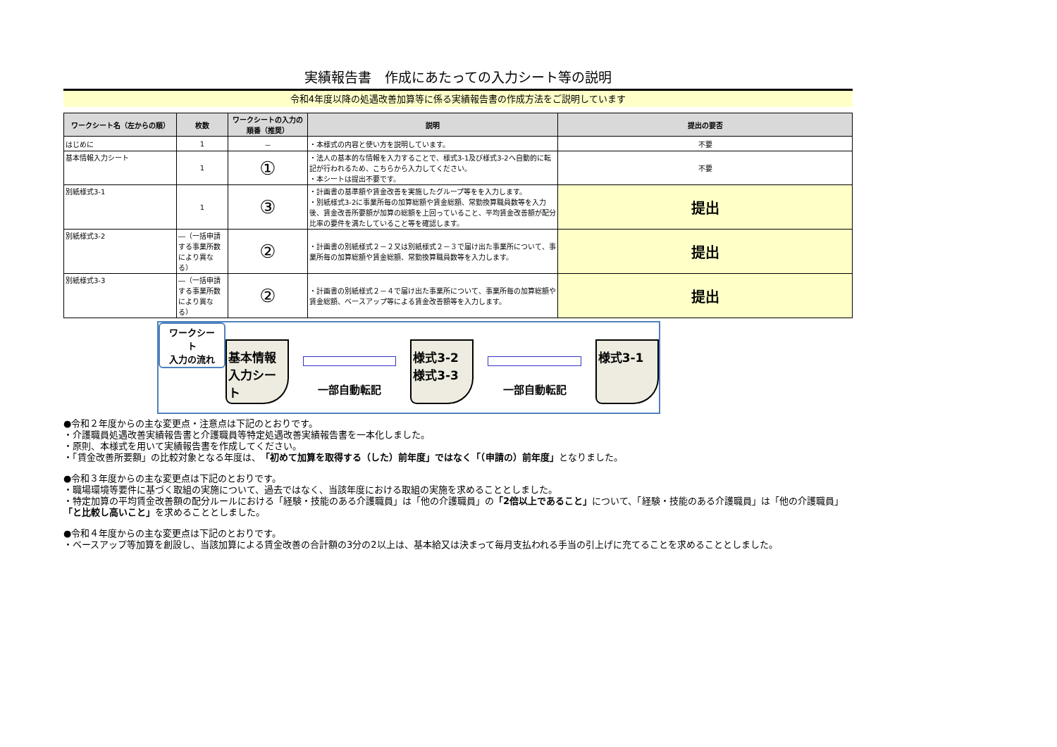実績報告書　作成にあたっての入力シート等の説明
令和4年度以降の処遇改善加算等に係る実績報告書の作成方法をご説明しています
| ワークシート名（左からの順） | 枚数 | ワークシートの入力の順番（推奨） | 説明 | 提出の要否 |
| --- | --- | --- | --- | --- |
| はじめに | 1 | － | ・本様式の内容と使い方を説明しています。 | 不要 |
| 基本情報入力シート | 1 | ① | ・法人の基本的な情報を入力することで、様式3-1及び様式3-2へ自動的に転記が行われるため、こちらから入力してください。 ・本シートは提出不要です。 | 不要 |
| 別紙様式3-1 | 1 | ③ | ・計画書の基準額や賃金改善を実施したグループ等をを入力します。 ・別紙様式3-2に事業所毎の加算総額や賃金総額、常勤換算職員数等を入力後、賃金改善所要額が加算の総額を上回っていること、平均賃金改善額が配分比率の要件を満たしていること等を確認します。 | 提出 |
| 別紙様式3-2 | ―（一括申請する事業所数により異なる） | ② | ・計画書の別紙様式２－２又は別紙様式２－３で届け出た事業所について、事業所毎の加算総額や賃金総額、常勤換算職員数等を入力します。 | 提出 |
| 別紙様式3-3 | ―（一括申請する事業所数により異なる） | ② | ・計画書の別紙様式２－４で届け出た事業所について、事業所毎の加算総額や賃金総額、ベースアップ等による賃金改善額等を入力します。 | 提出 |
ワークシート
入力の流れ
基本情報
入力シート
一部自動転記
様式3-2
様式3-3
一部自動転記
様式3-1
●令和２年度からの主な変更点・注意点は下記のとおりです。
・介護職員処遇改善実績報告書と介護職員等特定処遇改善実績報告書を一本化しました。
・原則、本様式を用いて実績報告書を作成してください。
・「賃金改善所要額」の比較対象となる年度は、「初めて加算を取得する（した）前年度」ではなく「（申請の）前年度」となりました。
●令和３年度からの主な変更点は下記のとおりです。
・職場環境等要件に基づく取組の実施について、過去ではなく、当該年度における取組の実施を求めることとしました。
・特定加算の平均賃金改善額の配分ルールにおける「経験・技能のある介護職員」は「他の介護職員」の「2倍以上であること」について、「経験・技能のある介護職員」は「他の介護職員」「と比較し高いこと」を求めることとしました。
●令和４年度からの主な変更点は下記のとおりです。
・ベースアップ等加算を創設し、当該加算による賃金改善の合計額の3分の2以上は、基本給又は決まって毎月支払われる手当の引上げに充てることを求めることとしました。